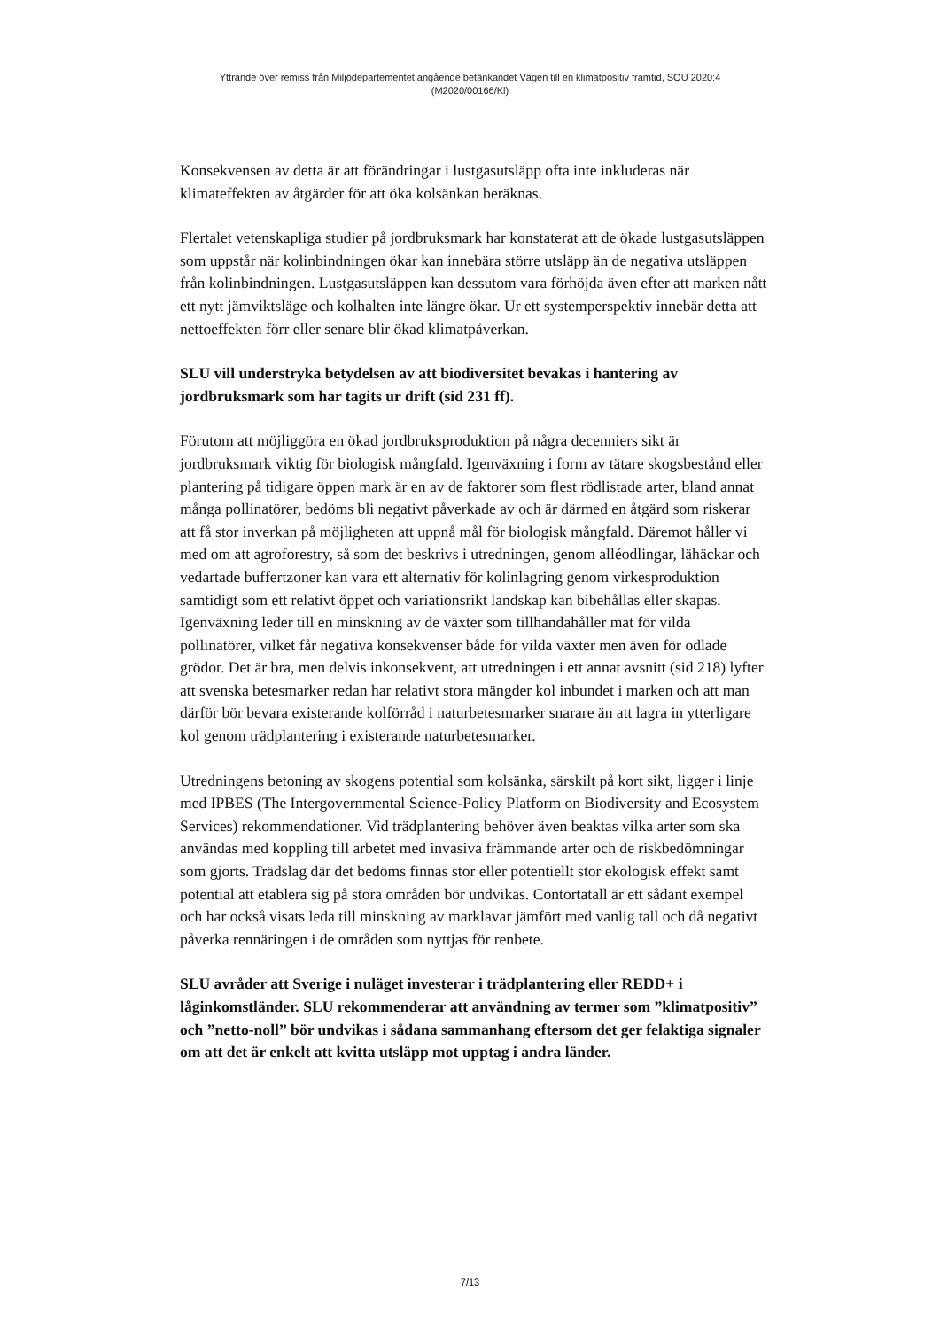Yttrande över remiss från Miljödepartementet angående betänkandet Vägen till en klimatpositiv framtid, SOU 2020:4
(M2020/00166/Kl)
Konsekvensen av detta är att förändringar i lustgasutsläpp ofta inte inkluderas när klimateffekten av åtgärder för att öka kolsänkan beräknas.
Flertalet vetenskapliga studier på jordbruksmark har konstaterat att de ökade lustgasutsläppen som uppstår när kolinbindningen ökar kan innebära större utsläpp än de negativa utsläppen från kolinbindningen. Lustgasutsläppen kan dessutom vara förhöjda även efter att marken nått ett nytt jämviktsläge och kolhalten inte längre ökar. Ur ett systemperspektiv innebär detta att nettoeffekten förr eller senare blir ökad klimatpåverkan.
SLU vill understryka betydelsen av att biodiversitet bevakas i hantering av jordbruksmark som har tagits ur drift (sid 231 ff).
Förutom att möjliggöra en ökad jordbruksproduktion på några decenniers sikt är jordbruksmark viktig för biologisk mångfald. Igenväxning i form av tätare skogsbestånd eller plantering på tidigare öppen mark är en av de faktorer som flest rödlistade arter, bland annat många pollinatörer, bedöms bli negativt påverkade av och är därmed en åtgärd som riskerar att få stor inverkan på möjligheten att uppnå mål för biologisk mångfald. Däremot håller vi med om att agroforestry, så som det beskrivs i utredningen, genom alléodlingar, lähäckar och vedartade buffertzoner kan vara ett alternativ för kolinlagring genom virkesproduktion samtidigt som ett relativt öppet och variationsrikt landskap kan bibehållas eller skapas. Igenväxning leder till en minskning av de växter som tillhandahåller mat för vilda pollinatörer, vilket får negativa konsekvenser både för vilda växter men även för odlade grödor. Det är bra, men delvis inkonsekvent, att utredningen i ett annat avsnitt (sid 218) lyfter att svenska betesmarker redan har relativt stora mängder kol inbundet i marken och att man därför bör bevara existerande kolförråd i naturbetesmarker snarare än att lagra in ytterligare kol genom trädplantering i existerande naturbetesmarker.
Utredningens betoning av skogens potential som kolsänka, särskilt på kort sikt, ligger i linje med IPBES (The Intergovernmental Science-Policy Platform on Biodiversity and Ecosystem Services) rekommendationer. Vid trädplantering behöver även beaktas vilka arter som ska användas med koppling till arbetet med invasiva främmande arter och de riskbedömningar som gjorts. Trädslag där det bedöms finnas stor eller potentiellt stor ekologisk effekt samt potential att etablera sig på stora områden bör undvikas. Contortatall är ett sådant exempel och har också visats leda till minskning av marklavar jämfört med vanlig tall och då negativt påverka rennäringen i de områden som nyttjas för renbete.
SLU avråder att Sverige i nuläget investerar i trädplantering eller REDD+ i låginkomstländer. SLU rekommenderar att användning av termer som ”klimatpositiv” och ”netto-noll” bör undvikas i sådana sammanhang eftersom det ger felaktiga signaler om att det är enkelt att kvitta utsläpp mot upptag i andra länder.
7/13